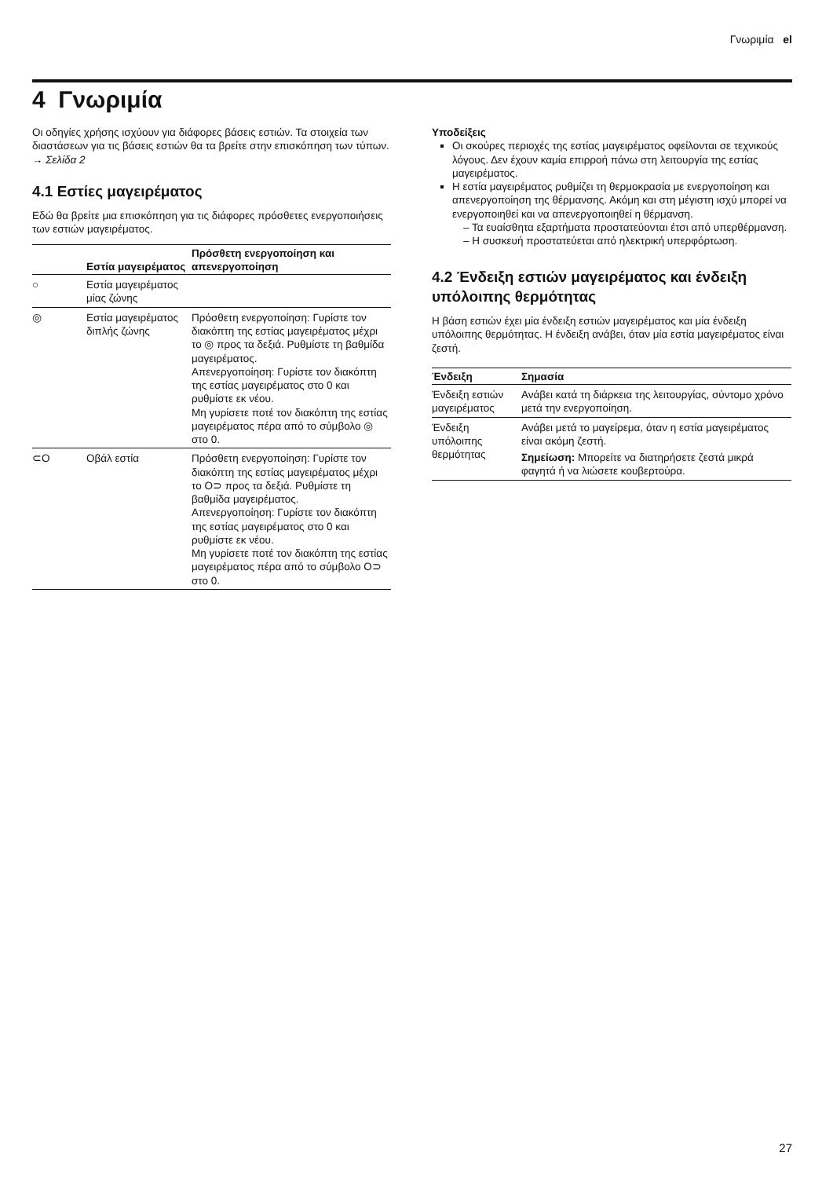Γνωριμία el
4 Γνωριμία
Οι οδηγίες χρήσης ισχύουν για διάφορες βάσεις εστιών. Τα στοιχεία των διαστάσεων για τις βάσεις εστιών θα τα βρείτε στην επισκόπηση των τύπων. → Σελίδα 2
4.1 Εστίες μαγειρέματος
Εδώ θα βρείτε μια επισκόπηση για τις διάφορες πρόσθετες ενεργοποιήσεις των εστιών μαγειρέματος.
| | Εστία μαγειρέματος | Πρόσθετη ενεργοποίηση και απενεργοποίηση |
| --- | --- | --- |
| ○ | Εστία μαγειρέματος μίας ζώνης | |
| ◎ | Εστία μαγειρέματος διπλής ζώνης | Πρόσθετη ενεργοποίηση: Γυρίστε τον διακόπτη της εστίας μαγειρέματος μέχρι το ◎ προς τα δεξιά. Ρυθμίστε τη βαθμίδα μαγειρέματος. Απενεργοποίηση: Γυρίστε τον διακόπτη της εστίας μαγειρέματος στο 0 και ρυθμίστε εκ νέου. Μη γυρίσετε ποτέ τον διακόπτη της εστίας μαγειρέματος πέρα από το σύμβολο ◎ στο 0. |
| ⊂O | Οβάλ εστία | Πρόσθετη ενεργοποίηση: Γυρίστε τον διακόπτη της εστίας μαγειρέματος μέχρι το O⊃ προς τα δεξιά. Ρυθμίστε τη βαθμίδα μαγειρέματος. Απενεργοποίηση: Γυρίστε τον διακόπτη της εστίας μαγειρέματος στο 0 και ρυθμίστε εκ νέου. Μη γυρίσετε ποτέ τον διακόπτη της εστίας μαγειρέματος πέρα από το σύμβολο O⊃ στο 0. |
Υποδείξεις
Οι σκούρες περιοχές της εστίας μαγειρέματος οφείλονται σε τεχνικούς λόγους. Δεν έχουν καμία επιρροή πάνω στη λειτουργία της εστίας μαγειρέματος.
Η εστία μαγειρέματος ρυθμίζει τη θερμοκρασία με ενεργοποίηση και απενεργοποίηση της θέρμανσης. Ακόμη και στη μέγιστη ισχύ μπορεί να ενεργοποιηθεί και να απενεργοποιηθεί η θέρμανση.
– Τα ευαίσθητα εξαρτήματα προστατεύονται έτσι από υπερθέρμανση.
– Η συσκευή προστατεύεται από ηλεκτρική υπερφόρτωση.
4.2 Ένδειξη εστιών μαγειρέματος και ένδειξη υπόλοιπης θερμότητας
Η βάση εστιών έχει μία ένδειξη εστιών μαγειρέματος και μία ένδειξη υπόλοιπης θερμότητας. Η ένδειξη ανάβει, όταν μία εστία μαγειρέματος είναι ζεστή.
| Ένδειξη | Σημασία |
| --- | --- |
| Ένδειξη εστιών μαγειρέματος | Ανάβει κατά τη διάρκεια της λειτουργίας, σύντομο χρόνο μετά την ενεργοποίηση. |
| Ένδειξη υπόλοιπης θερμότητας | Ανάβει μετά το μαγείρεμα, όταν η εστία μαγειρέματος είναι ακόμη ζεστή. Σημείωση: Μπορείτε να διατηρήσετε ζεστά μικρά φαγητά ή να λιώσετε κουβερτούρα. |
27